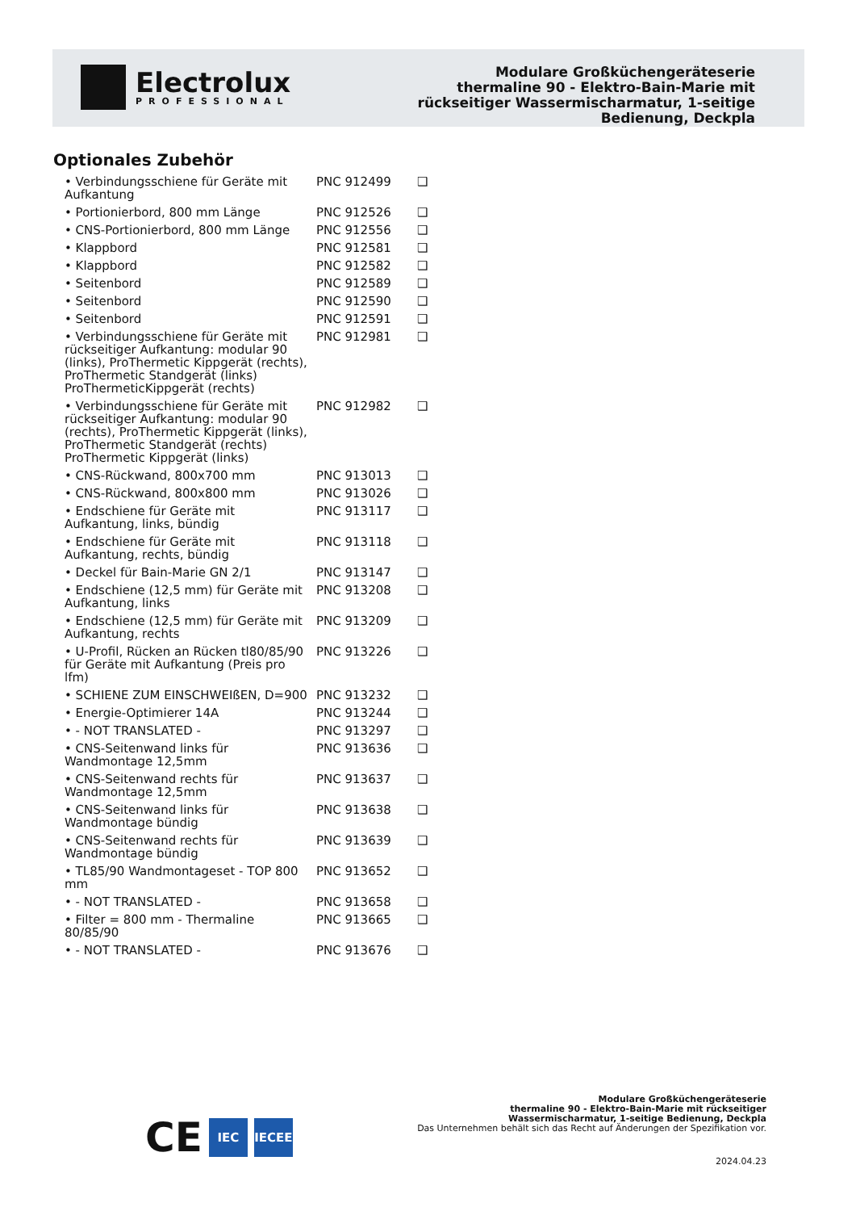Electrolux
PROFESSIONAL
Modulare Großküchengeräteserie
thermaline 90 - Elektro-Bain-Marie mit
rückseitiger Wassermischarmatur, 1-seitige
Bedienung, Deckpla
Optionales Zubehör
| • Verbindungsschiene für Geräte mit Aufkantung | PNC 912499 | ❑ |
| • Portionierbord, 800 mm Länge | PNC 912526 | ❑ |
| • CNS-Portionierbord, 800 mm Länge | PNC 912556 | ❑ |
| • Klappbord | PNC 912581 | ❑ |
| • Klappbord | PNC 912582 | ❑ |
| • Seitenbord | PNC 912589 | ❑ |
| • Seitenbord | PNC 912590 | ❑ |
| • Seitenbord | PNC 912591 | ❑ |
| • Verbindungsschiene für Geräte mit rückseitiger Aufkantung: modular 90 (links), ProThermetic Kippgerät (rechts), ProThermetic Standgerät (links) ProThermeticKippgerät (rechts) | PNC 912981 | ❑ |
| • Verbindungsschiene für Geräte mit rückseitiger Aufkantung: modular 90 (rechts), ProThermetic Kippgerät (links), ProThermetic Standgerät (rechts) ProThermetic Kippgerät (links) | PNC 912982 | ❑ |
| • CNS-Rückwand, 800x700 mm | PNC 913013 | ❑ |
| • CNS-Rückwand, 800x800 mm | PNC 913026 | ❑ |
| • Endschiene für Geräte mit Aufkantung, links, bündig | PNC 913117 | ❑ |
| • Endschiene für Geräte mit Aufkantung, rechts, bündig | PNC 913118 | ❑ |
| • Deckel für Bain-Marie GN 2/1 | PNC 913147 | ❑ |
| • Endschiene (12,5 mm) für Geräte mit Aufkantung, links | PNC 913208 | ❑ |
| • Endschiene (12,5 mm) für Geräte mit Aufkantung, rechts | PNC 913209 | ❑ |
| • U-Profil, Rücken an Rücken tl80/85/90 für Geräte mit Aufkantung (Preis pro lfm) | PNC 913226 | ❑ |
| • SCHIENE ZUM EINSCHWEIßEN, D=900 | PNC 913232 | ❑ |
| • Energie-Optimierer 14A | PNC 913244 | ❑ |
| • - NOT TRANSLATED - | PNC 913297 | ❑ |
| • CNS-Seitenwand links für Wandmontage 12,5mm | PNC 913636 | ❑ |
| • CNS-Seitenwand rechts für Wandmontage 12,5mm | PNC 913637 | ❑ |
| • CNS-Seitenwand links für Wandmontage bündig | PNC 913638 | ❑ |
| • CNS-Seitenwand rechts für Wandmontage bündig | PNC 913639 | ❑ |
| • TL85/90 Wandmontageset - TOP 800 mm | PNC 913652 | ❑ |
| • - NOT TRANSLATED - | PNC 913658 | ❑ |
| • Filter = 800 mm - Thermaline 80/85/90 | PNC 913665 | ❑ |
| • - NOT TRANSLATED - | PNC 913676 | ❑ |
CE
IEC IECEE
Modulare Großküchengeräteserie
thermaline 90 - Elektro-Bain-Marie mit rückseitiger
Wassermischarmatur, 1-seitige Bedienung, Deckpla
Das Unternehmen behält sich das Recht auf Änderungen der Spezifikation vor.
2024.04.23